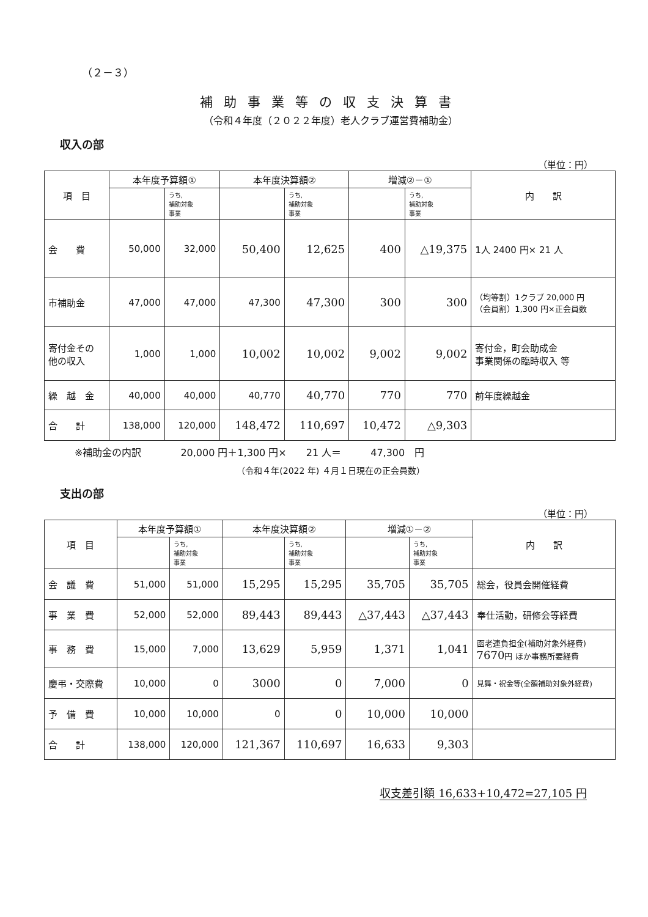（２－３）
補助事業等の収支決算書
（令和４年度（２０２２年度）老人クラブ運営費補助金）
収入の部
（単位：円）
| 項 目 | 本年度予算額① | | 本年度決算額② | | 増減②－① | | 内 訳 |
| --- | --- | --- | --- | --- | --- | --- | --- |
| | | うち, 補助対象 事業 | | うち, 補助対象 事業 | | うち, 補助対象 事業 | |
| 会 費 | 50,000 | 32,000 | 50,400 | 12,625 | 400 | △19,375 | 1人 2400 円× 21 人 |
| 市補助金 | 47,000 | 47,000 | 47,300 | 47,300 | 300 | 300 | （均等割）1クラブ 20,000 円 （会員割）1,300 円×正会員数 |
| 寄付金その 他の収入 | 1,000 | 1,000 | 10,002 | 10,002 | 9,002 | 9,002 | 寄付金，町会助成金 事業関係の臨時収入 等 |
| 繰 越 金 | 40,000 | 40,000 | 40,770 | 40,770 | 770 | 770 | 前年度繰越金 |
| 合 計 | 138,000 | 120,000 | 148,472 | 110,697 | 10,472 | △9,303 | |
※補助金の内訳　　　　20,000 円＋1,300 円×　　21 人＝　　　47,300　円
（令和４年(2022 年) ４月１日現在の正会員数）
支出の部
（単位：円）
| 項 目 | 本年度予算額① | | 本年度決算額② | | 増減①－② | | 内 訳 |
| --- | --- | --- | --- | --- | --- | --- | --- |
| | | うち, 補助対象 事業 | | うち, 補助対象 事業 | | うち, 補助対象 事業 | |
| 会 議 費 | 51,000 | 51,000 | 15,295 | 15,295 | 35,705 | 35,705 | 総会，役員会開催経費 |
| 事 業 費 | 52,000 | 52,000 | 89,443 | 89,443 | △37,443 | △37,443 | 奉仕活動，研修会等経費 |
| 事 務 費 | 15,000 | 7,000 | 13,629 | 5,959 | 1,371 | 1,041 | 函老連負担金(補助対象外経費) 7670 円 ほか事務所要経費 |
| 慶弔・交際費 | 10,000 | 0 | 3000 | 0 | 7,000 | 0 | 見舞・祝金等(全額補助対象外経費) |
| 予 備 費 | 10,000 | 10,000 | 0 | 0 | 10,000 | 10,000 | |
| 合 計 | 138,000 | 120,000 | 121,367 | 110,697 | 16,633 | 9,303 | |
収支差引額 16,633+10,472=27,105 円